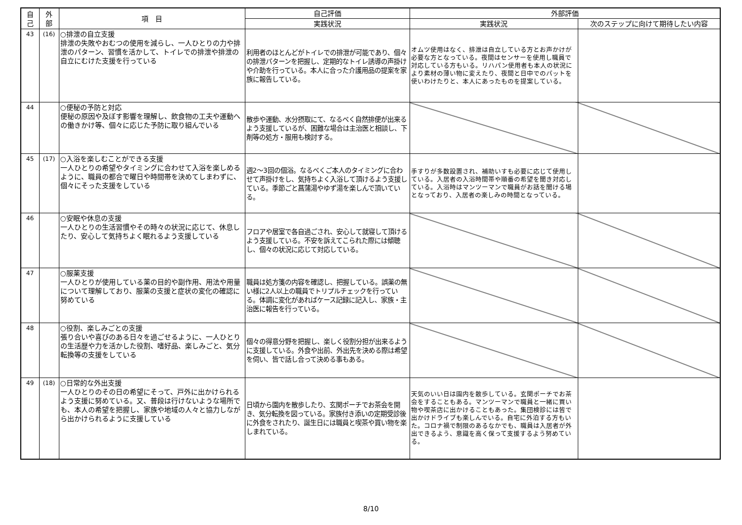| 自 己 | 外 部 | 項 目 | 自己評価 | 外部評価 | |
| --- | --- | --- | --- | --- | --- |
| | | | 実践状況 | 実践状況 | 次のステップに向けて期待したい内容 |
| 43 | (16) | ○排泄の自立支援 排泄の失敗やおむつの使用を減らし、一人ひとりの力や排泄のパターン、習慣を活かして、トイレでの排泄や排泄の自立にむけた支援を行っている | 利用者のほとんどがトイレでの排泄が可能であり、個々の排泄パターンを把握し、定期的なトイレ誘導の声掛けや介助を行っている。本人に合った介護用品の提案を家族に報告している。 | オムツ使用はなく、排泄は自立している方とお声かけが必要な方となっている。夜間はセンサーを使用し職員で対応している方もいる。リハパン使用者も本人の状況により素材の薄い物に変えたり、夜間と日中でのパットを使いわけたりと、本人にあったものを提案している。 | |
| 44 | | ○便秘の予防と対応 便秘の原因や及ぼす影響を理解し、飲食物の工夫や運動への働きかけ等、個々に応じた予防に取り組んでいる | 散歩や運動、水分摂取にて、なるべく自然排便が出来るよう支援しているが、困難な場合は主治医と相談し、下剤等の処方・服用も検討する。 | | |
| 45 | (17) | ○入浴を楽しむことができる支援 一人ひとりの希望やタイミングに合わせて入浴を楽しめるように、職員の都合で曜日や時間帯を決めてしまわずに、個々にそった支援をしている | 週2～3回の個浴。なるべくご本人のタイミングに合わせて声掛けをし、気持ちよく入浴して頂けるよう支援している。季節ごと菖蒲湯やゆず湯を楽しんで頂いている。 | 手すりが多数設置され、補助いすも必要に応じて使用している。入居者の入浴時間帯や順番の希望を聞き対応している。入浴時はマンツーマンで職員がお話を聞ける場となっており、入居者の楽しみの時間となっている。 | |
| 46 | | ○安眠や休息の支援 一人ひとりの生活習慣やその時々の状況に応じて、休息したり、安心して気持ちよく眠れるよう支援している | フロアや居室で各自過ごされ、安心して就寝して頂けるよう支援している。不安を訴えてこられた際には傾聴し、個々の状況に応じて対応している。 | | |
| 47 | | ○服薬支援 一人ひとりが使用している薬の目的や副作用、用法や用量について理解しており、服薬の支援と症状の変化の確認に努めている | 職員は処方箋の内容を確認し、把握している。誤薬の無い様に2人以上の職員でトリプルチェックを行っている。体調に変化があればケース記録に記入し、家族・主治医に報告を行っている。 | | |
| 48 | | ○役割、楽しみごとの支援 張り合いや喜びのある日々を過ごせるように、一人ひとりの生活歴や力を活かした役割、嗜好品、楽しみごと、気分転換等の支援をしている | 個々の得意分野を把握し、楽しく役割分担が出来るように支援している。外食や出前、外出先を決める際は希望を伺い、皆で話し合って決める事もある。 | | |
| 49 | (18) | ○日常的な外出支援 一人ひとりのその日の希望にそって、戸外に出かけられるよう支援に努めている。又、普段は行けないような場所でも、本人の希望を把握し、家族や地域の人々と協力しながら出かけられるように支援している | 日頃から園内を散歩したり、玄関ポーチでお茶会を開き、気分転換を図っている。家族付き添いの定期受診後に外食をされたり、誕生日には職員と喫茶や買い物を楽しまれている。 | 天気のいい日は園内を散歩している。玄関ポーチでお茶会をすることもある。マンツーマンで職員と一緒に買い物や喫茶店に出かけることもあった。集団検診には皆で出かけドライブも楽しんでいる。自宅に外泊する方もいた。コロナ禍で制限のあるなかでも、職員は入居者が外出できるよう、意識を高く保って支援するよう努めている。 | |
8/10